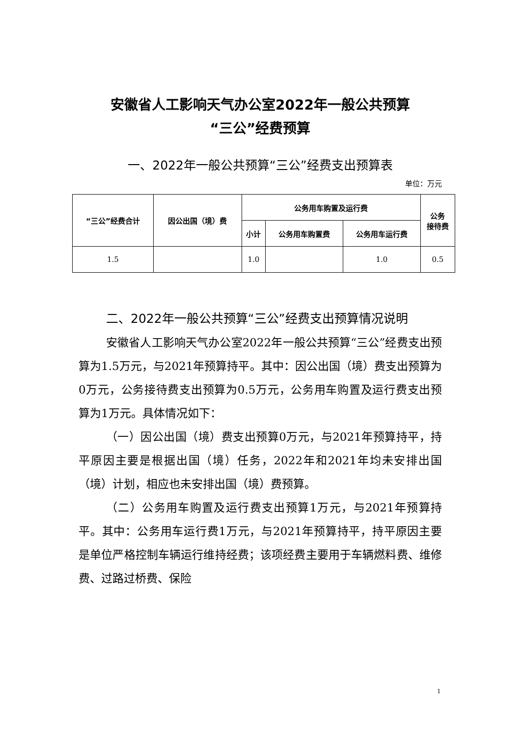安徽省人工影响天气办公室2022年一般公共预算
“三公”经费预算
一、2022年一般公共预算“三公”经费支出预算表
单位：万元
| “三公”经费合计 | 因公出国（境）费 | 公务用车购置及运行费 | | | 公务 接待费 |
| --- | --- | --- | --- | --- | --- |
| | | 小计 | 公务用车购置费 | 公务用车运行费 | |
| 1.5 | | 1.0 | | 1.0 | 0.5 |
二、2022年一般公共预算“三公”经费支出预算情况说明
安徽省人工影响天气办公室2022年一般公共预算“三公”经费支出预算为1.5万元，与2021年预算持平。其中：因公出国（境）费支出预算为0万元，公务接待费支出预算为0.5万元，公务用车购置及运行费支出预算为1万元。具体情况如下：
（一）因公出国（境）费支出预算0万元，与2021年预算持平，持平原因主要是根据出国（境）任务，2022年和2021年均未安排出国（境）计划，相应也未安排出国（境）费预算。
（二）公务用车购置及运行费支出预算1万元，与2021年预算持平。其中：公务用车运行费1万元，与2021年预算持平，持平原因主要是单位严格控制车辆运行维持经费；该项经费主要用于车辆燃料费、维修费、过路过桥费、保险
1